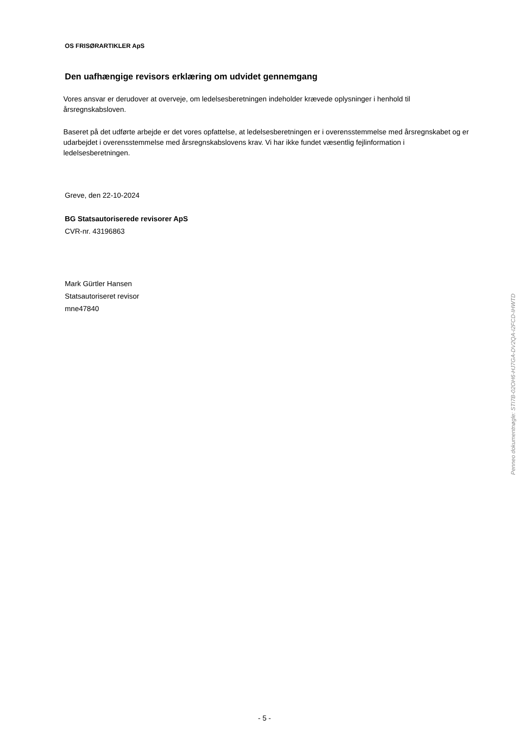OS FRISØRARTIKLER ApS
Den uafhængige revisors erklæring om udvidet gennemgang
Vores ansvar er derudover at overveje, om ledelsesberetningen indeholder krævede oplysninger i henhold til årsregnskabsloven.
Baseret på det udførte arbejde er det vores opfattelse, at ledelsesberetningen er i overensstemmelse med årsregnskabet og er udarbejdet i overensstemmelse med årsregnskabslovens krav. Vi har ikke fundet væsentlig fejlinformation i ledelsesberetningen.
Greve, den 22-10-2024
BG Statsautoriserede revisorer ApS
CVR-nr. 43196863
Mark Gürtler Hansen
Statsautoriseret revisor
mne47840
- 5 -
Penneo dokumentnøgle: STI7B-02OH6-HJ7GA-DV2QA-I2FCD-IHWTD